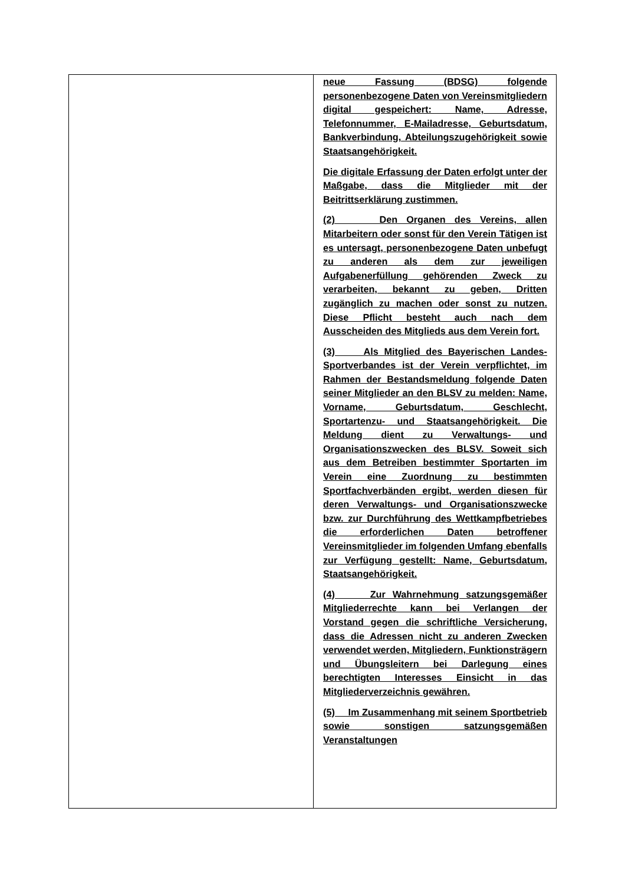| | neue Fassung (BDSG) folgende personenbezogene Daten von Vereinsmitgliedern digital gespeichert: Name, Adresse, Telefonnummer, E-Mailadresse, Geburtsdatum, Bankverbindung, Abteilungszugehörigkeit sowie Staatsangehörigkeit. Die digitale Erfassung der Daten erfolgt unter der Maßgabe, dass die Mitglieder mit der Beitrittserklärung zustimmen. (2) Den Organen des Vereins, allen Mitarbeitern oder sonst für den Verein Tätigen ist es untersagt, personenbezogene Daten unbefugt zu anderen als dem zur jeweiligen Aufgabenerfüllung gehörenden Zweck zu verarbeiten, bekannt zu geben, Dritten zugänglich zu machen oder sonst zu nutzen. Diese Pflicht besteht auch nach dem Ausscheiden des Mitglieds aus dem Verein fort. (3) Als Mitglied des Bayerischen Landes-Sportverbandes ist der Verein verpflichtet, im Rahmen der Bestandsmeldung folgende Daten seiner Mitglieder an den BLSV zu melden: Name, Vorname, Geburtsdatum, Geschlecht, Sportartenzu- und Staatsangehörigkeit. Die Meldung dient zu Verwaltungs- und Organisationszwecken des BLSV. Soweit sich aus dem Betreiben bestimmter Sportarten im Verein eine Zuordnung zu bestimmten Sportfachverbänden ergibt, werden diesen für deren Verwaltungs- und Organisationszwecke bzw. zur Durchführung des Wettkampfbetriebes die erforderlichen Daten betroffener Vereinsmitglieder im folgenden Umfang ebenfalls zur Verfügung gestellt: Name, Geburtsdatum, Staatsangehörigkeit. (4) Zur Wahrnehmung satzungsgemäßer Mitgliederrechte kann bei Verlangen der Vorstand gegen die schriftliche Versicherung, dass die Adressen nicht zu anderen Zwecken verwendet werden, Mitgliedern, Funktionsträgern und Übungsleitern bei Darlegung eines berechtigten Interesses Einsicht in das Mitgliederverzeichnis gewähren. (5) Im Zusammenhang mit seinem Sportbetrieb sowie sonstigen satzungsgemäßen Veranstaltungen |